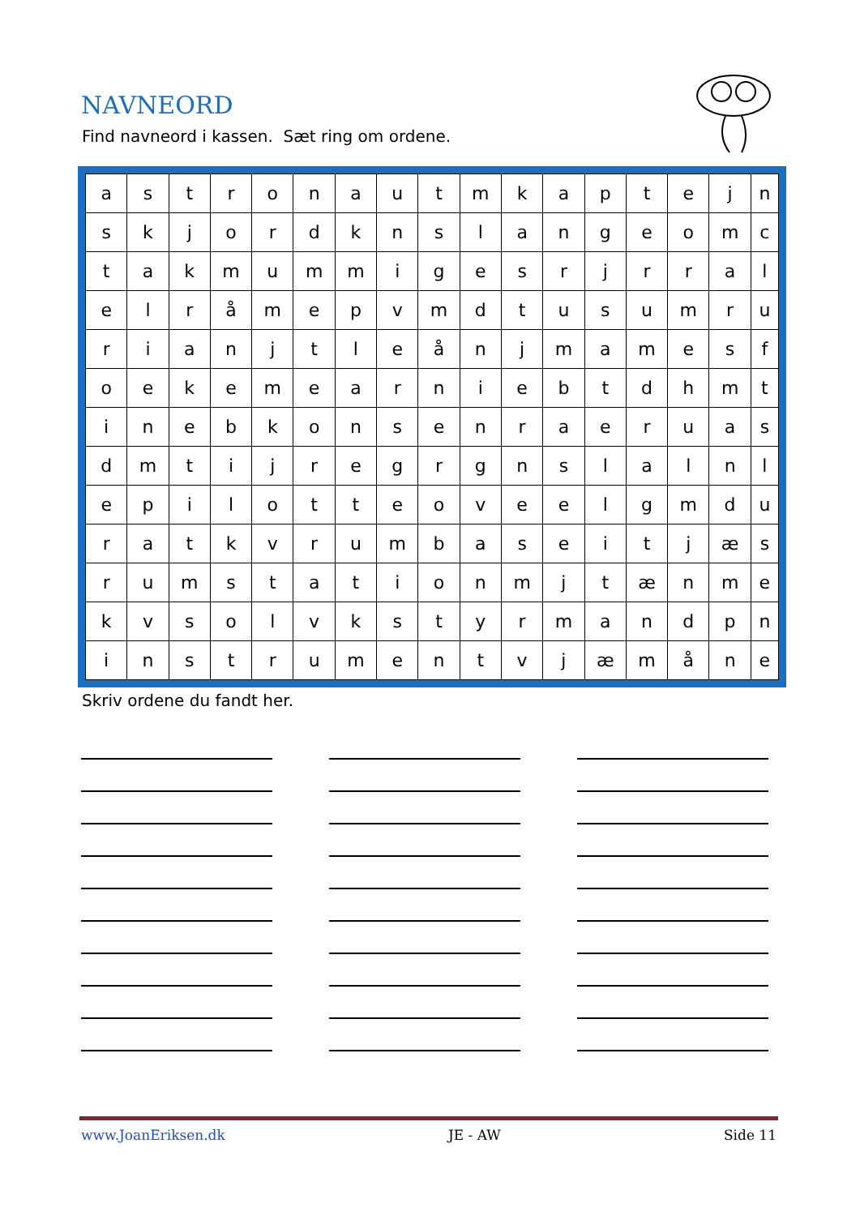NAVNEORD
Find navneord i kassen. Sæt ring om ordene.
| a | s | t | r | o | n | a | u | t | m | k | a | p | t | e | j | n |
| s | k | j | o | r | d | k | n | s | l | a | n | g | e | o | m | c |
| t | a | k | m | u | m | m | i | g | e | s | r | j | r | r | a | l |
| e | l | r | å | m | e | p | v | m | d | t | u | s | u | m | r | u |
| r | i | a | n | j | t | l | e | å | n | j | m | a | m | e | s | f |
| o | e | k | e | m | e | a | r | n | i | e | b | t | d | h | m | t |
| i | n | e | b | k | o | n | s | e | n | r | a | e | r | u | a | s |
| d | m | t | i | j | r | e | g | r | g | n | s | l | a | l | n | l |
| e | p | i | l | o | t | t | e | o | v | e | e | l | g | m | d | u |
| r | a | t | k | v | r | u | m | b | a | s | e | i | t | j | æ | s |
| r | u | m | s | t | a | t | i | o | n | m | j | t | æ | n | m | e |
| k | v | s | o | l | v | k | s | t | y | r | m | a | n | d | p | n |
| i | n | s | t | r | u | m | e | n | t | v | j | æ | m | å | n | e |
Skriv ordene du fandt her.
www.JoanEriksen.dk JE - AW Side 11